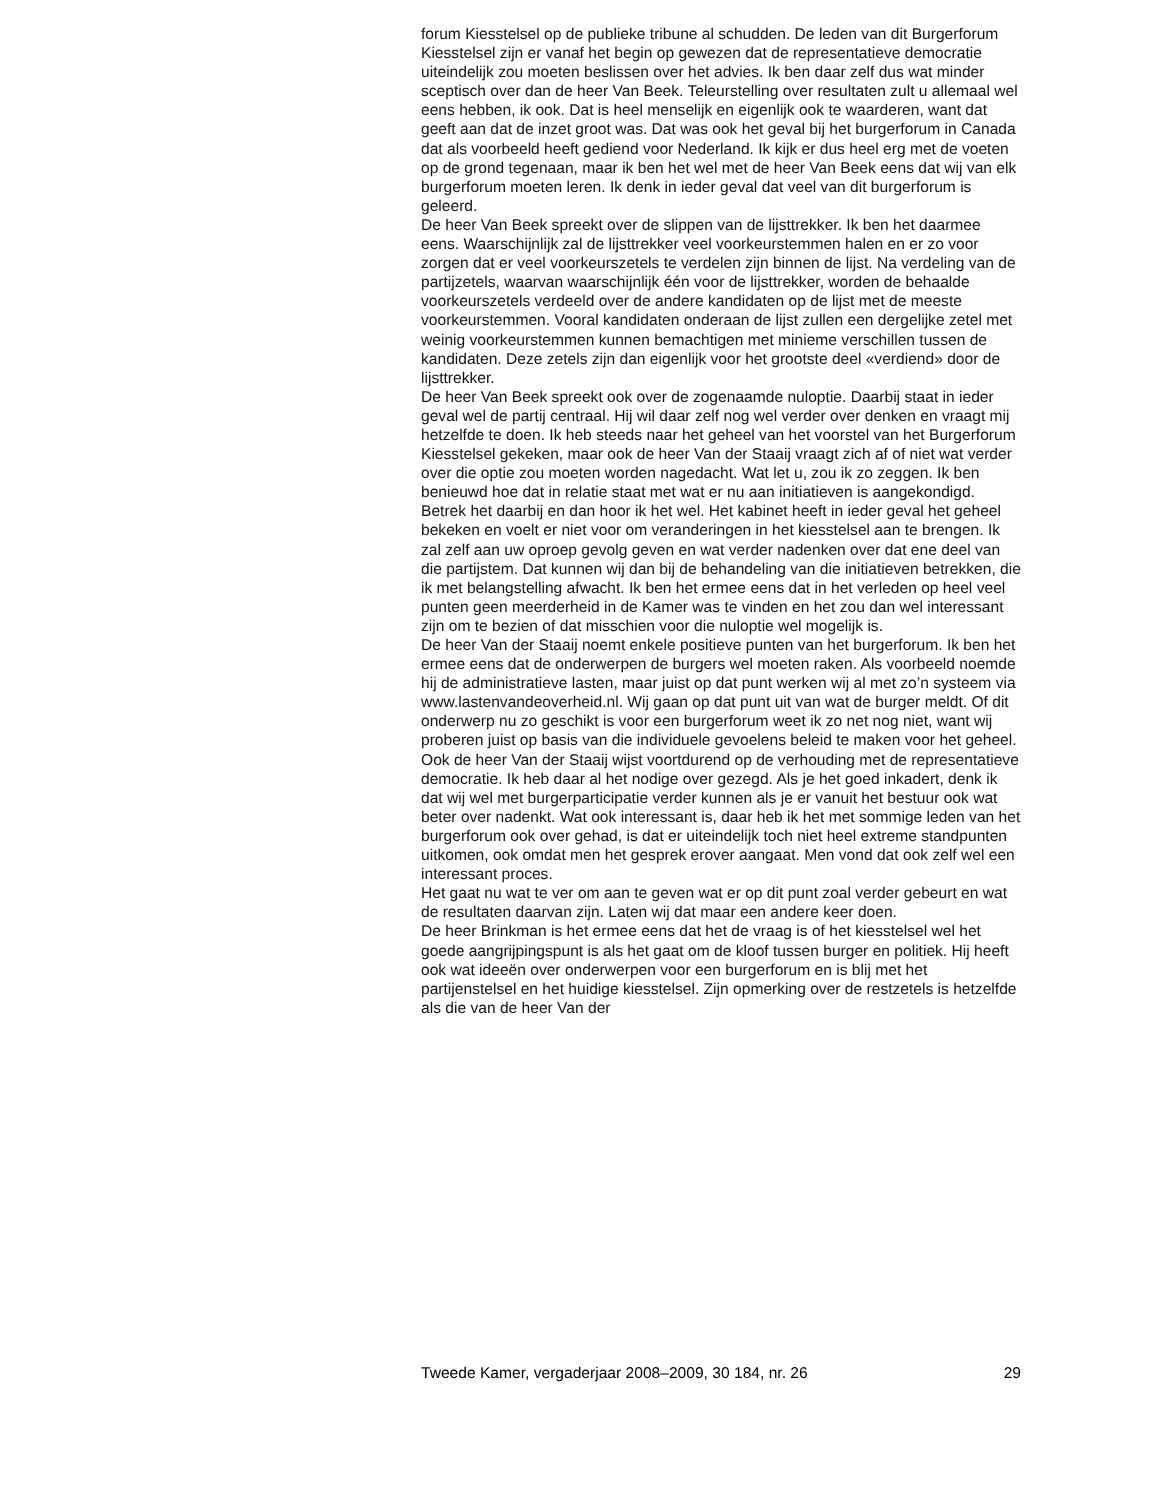forum Kiesstelsel op de publieke tribune al schudden. De leden van dit Burgerforum Kiesstelsel zijn er vanaf het begin op gewezen dat de representatieve democratie uiteindelijk zou moeten beslissen over het advies. Ik ben daar zelf dus wat minder sceptisch over dan de heer Van Beek. Teleurstelling over resultaten zult u allemaal wel eens hebben, ik ook. Dat is heel menselijk en eigenlijk ook te waarderen, want dat geeft aan dat de inzet groot was. Dat was ook het geval bij het burgerforum in Canada dat als voorbeeld heeft gediend voor Nederland. Ik kijk er dus heel erg met de voeten op de grond tegenaan, maar ik ben het wel met de heer Van Beek eens dat wij van elk burgerforum moeten leren. Ik denk in ieder geval dat veel van dit burgerforum is geleerd.
De heer Van Beek spreekt over de slippen van de lijsttrekker. Ik ben het daarmee eens. Waarschijnlijk zal de lijsttrekker veel voorkeurstemmen halen en er zo voor zorgen dat er veel voorkeurszetels te verdelen zijn binnen de lijst. Na verdeling van de partijzetels, waarvan waarschijnlijk één voor de lijsttrekker, worden de behaalde voorkeurszetels verdeeld over de andere kandidaten op de lijst met de meeste voorkeurstemmen. Vooral kandidaten onderaan de lijst zullen een dergelijke zetel met weinig voorkeurstemmen kunnen bemachtigen met minieme verschillen tussen de kandidaten. Deze zetels zijn dan eigenlijk voor het grootste deel «verdiend» door de lijsttrekker.
De heer Van Beek spreekt ook over de zogenaamde nuloptie. Daarbij staat in ieder geval wel de partij centraal. Hij wil daar zelf nog wel verder over denken en vraagt mij hetzelfde te doen. Ik heb steeds naar het geheel van het voorstel van het Burgerforum Kiesstelsel gekeken, maar ook de heer Van der Staaij vraagt zich af of niet wat verder over die optie zou moeten worden nagedacht. Wat let u, zou ik zo zeggen. Ik ben benieuwd hoe dat in relatie staat met wat er nu aan initiatieven is aangekondigd. Betrek het daarbij en dan hoor ik het wel. Het kabinet heeft in ieder geval het geheel bekeken en voelt er niet voor om veranderingen in het kiesstelsel aan te brengen. Ik zal zelf aan uw oproep gevolg geven en wat verder nadenken over dat ene deel van die partijstem. Dat kunnen wij dan bij de behandeling van die initiatieven betrekken, die ik met belangstelling afwacht. Ik ben het ermee eens dat in het verleden op heel veel punten geen meerderheid in de Kamer was te vinden en het zou dan wel interessant zijn om te bezien of dat misschien voor die nuloptie wel mogelijk is.
De heer Van der Staaij noemt enkele positieve punten van het burgerforum. Ik ben het ermee eens dat de onderwerpen de burgers wel moeten raken. Als voorbeeld noemde hij de administratieve lasten, maar juist op dat punt werken wij al met zo’n systeem via www.lastenvandeoverheid.nl. Wij gaan op dat punt uit van wat de burger meldt. Of dit onderwerp nu zo geschikt is voor een burgerforum weet ik zo net nog niet, want wij proberen juist op basis van die individuele gevoelens beleid te maken voor het geheel.
Ook de heer Van der Staaij wijst voortdurend op de verhouding met de representatieve democratie. Ik heb daar al het nodige over gezegd. Als je het goed inkadert, denk ik dat wij wel met burgerparticipatie verder kunnen als je er vanuit het bestuur ook wat beter over nadenkt. Wat ook interessant is, daar heb ik het met sommige leden van het burgerforum ook over gehad, is dat er uiteindelijk toch niet heel extreme standpunten uitkomen, ook omdat men het gesprek erover aangaat. Men vond dat ook zelf wel een interessant proces.
Het gaat nu wat te ver om aan te geven wat er op dit punt zoal verder gebeurt en wat de resultaten daarvan zijn. Laten wij dat maar een andere keer doen.
De heer Brinkman is het ermee eens dat het de vraag is of het kiesstelsel wel het goede aangrijpingspunt is als het gaat om de kloof tussen burger en politiek. Hij heeft ook wat ideeën over onderwerpen voor een burgerforum en is blij met het partijenstelsel en het huidige kiesstelsel. Zijn opmerking over de restzetels is hetzelfde als die van de heer Van der
Tweede Kamer, vergaderjaar 2008–2009, 30 184, nr. 26 29